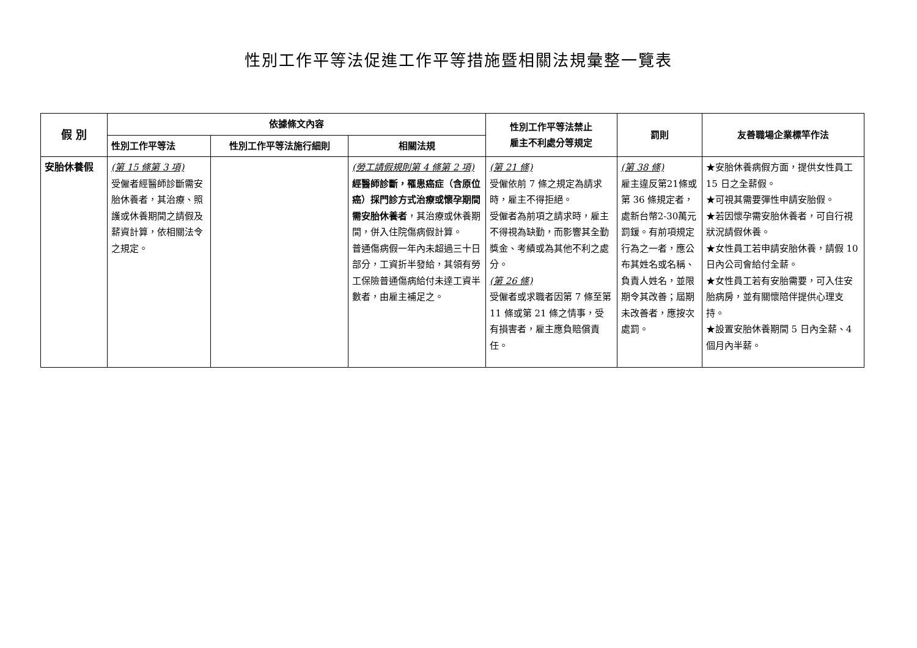性別工作平等法促進工作平等措施暨相關法規彙整一覽表
| 假 別 | 依據條文內容 | | | 性別工作平等法禁止 雇主不利處分等規定 | 罰則 | 友善職場企業標竿作法 |
| --- | --- | --- | --- | --- | --- | --- |
| | 性別工作平等法 | 性別工作平等法施行細則 | 相關法規 | | | |
| 安胎休養假 | (第 15 條第 3 項) 受僱者經醫師診斷需安胎休養者，其治療、照護或休養期間之請假及薪資計算，依相關法令之規定。 | | (勞工請假規則第 4 條第 2 項) 經醫師診斷，罹患癌症（含原位癌）採門診方式治療或懷孕期間需安胎休養者 ，其治療或休養期間，併入住院傷病假計算。 普通傷病假一年內未超過三十日部分，工資折半發給，其領有勞工保險普通傷病給付未達工資半數者，由雇主補足之。 | (第 21 條) 受僱依前 7 條之規定為請求時，雇主不得拒絕。 受僱者為前項之請求時，雇主不得視為缺勤，而影響其全勤獎金、考績或為其他不利之處分。 (第 26 條) 受僱者或求職者因第 7 條至第 11 條或第 21 條之情事，受有損害者，雇主應負賠償責任。 | (第 38 條) 雇主違反第21條或第 36 條規定者，處新台幣2-30萬元罰鍰。有前項規定行為之一者，應公布其姓名或名稱、負責人姓名，並限期令其改善；屆期未改善者，應按次處罰。 | ★安胎休養病假方面，提供女性員工 15 日之全薪假。 ★可視其需要彈性申請安胎假。 ★若因懷孕需安胎休養者，可自行視狀況請假休養。 ★女性員工若申請安胎休養，請假 10 日內公司會給付全薪。 ★女性員工若有安胎需要，可入住安胎病房，並有關懷陪伴提供心理支持。 ★設置安胎休養期間 5 日內全薪、4 個月內半薪。 |